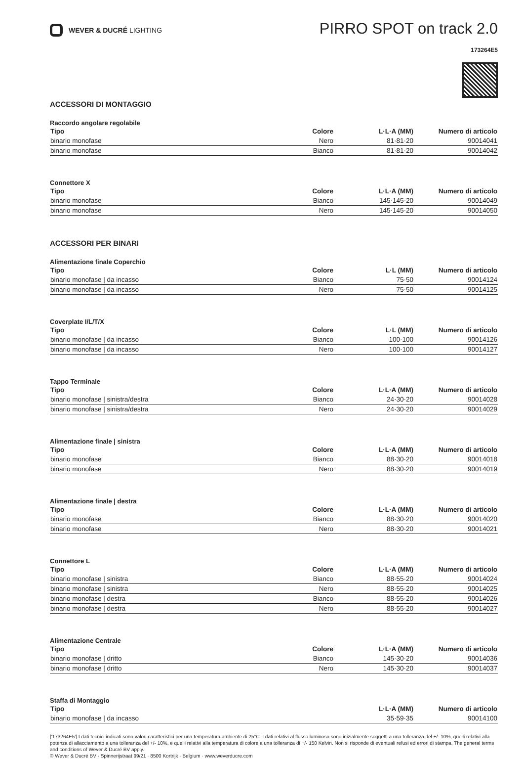WEVER & DUCRÉ LIGHTING
PIRRO SPOT on track 2.0
173264E5
ACCESSORI DI MONTAGGIO
Raccordo angolare regolabile
| Tipo | Colore | L·L·A (MM) | Numero di articolo |
| --- | --- | --- | --- |
| binario monofase | Nero | 81·81·20 | 90014041 |
| binario monofase | Bianco | 81·81·20 | 90014042 |
Connettore X
| Tipo | Colore | L·L·A (MM) | Numero di articolo |
| --- | --- | --- | --- |
| binario monofase | Bianco | 145·145·20 | 90014049 |
| binario monofase | Nero | 145·145·20 | 90014050 |
ACCESSORI PER BINARI
Alimentazione finale Coperchio
| Tipo | Colore | L·L (MM) | Numero di articolo |
| --- | --- | --- | --- |
| binario monofase / da incasso | Bianco | 75·50 | 90014124 |
| binario monofase / da incasso | Nero | 75·50 | 90014125 |
Coverplate I/L/T/X
| Tipo | Colore | L·L (MM) | Numero di articolo |
| --- | --- | --- | --- |
| binario monofase / da incasso | Bianco | 100·100 | 90014126 |
| binario monofase / da incasso | Nero | 100·100 | 90014127 |
Tappo Terminale
| Tipo | Colore | L·L·A (MM) | Numero di articolo |
| --- | --- | --- | --- |
| binario monofase / sinistra/destra | Bianco | 24·30·20 | 90014028 |
| binario monofase / sinistra/destra | Nero | 24·30·20 | 90014029 |
Alimentazione finale | sinistra
| Tipo | Colore | L·L·A (MM) | Numero di articolo |
| --- | --- | --- | --- |
| binario monofase | Bianco | 88·30·20 | 90014018 |
| binario monofase | Nero | 88·30·20 | 90014019 |
Alimentazione finale | destra
| Tipo | Colore | L·L·A (MM) | Numero di articolo |
| --- | --- | --- | --- |
| binario monofase | Bianco | 88·30·20 | 90014020 |
| binario monofase | Nero | 88·30·20 | 90014021 |
Connettore L
| Tipo | Colore | L·L·A (MM) | Numero di articolo |
| --- | --- | --- | --- |
| binario monofase / sinistra | Bianco | 88·55·20 | 90014024 |
| binario monofase / sinistra | Nero | 88·55·20 | 90014025 |
| binario monofase / destra | Bianco | 88·55·20 | 90014026 |
| binario monofase / destra | Nero | 88·55·20 | 90014027 |
Alimentazione Centrale
| Tipo | Colore | L·L·A (MM) | Numero di articolo |
| --- | --- | --- | --- |
| binario monofase / dritto | Bianco | 145·30·20 | 90014036 |
| binario monofase / dritto | Nero | 145·30·20 | 90014037 |
Staffa di Montaggio
| Tipo | L·L·A (MM) | Numero di articolo |
| --- | --- | --- |
| binario monofase / da incasso | 35·59·35 | 90014100 |
['173264E5'] I dati tecnici indicati sono valori caratteristici per una temperatura ambiente di 25°C. I dati relativi al flusso luminoso sono inizialmente soggetti a una tolleranza del +/- 10%, quelli relativi alla potenza di allacciamento a una tolleranza del +/- 10%, e quelli relativi alla temperatura di colore a una tolleranza di +/- 150 Kelvin. Non si risponde di eventuali refusi ed errori di stampa. The general terms and conditions of Wever & Ducré BV apply.
© Wever & Ducré BV · Spinnerijstraat 99/21 · 8500 Kortrijk · Belgium · www.weverducre.com